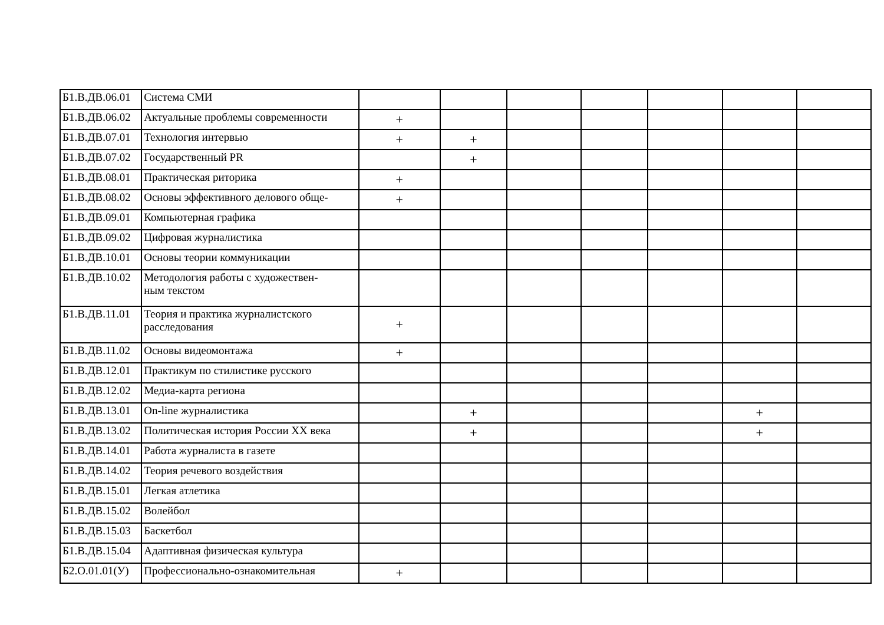| Б1.В.ДВ.06.01 | Система СМИ | | | | | | | |
| Б1.В.ДВ.06.02 | Актуальные проблемы современности | + | | | | | | |
| Б1.В.ДВ.07.01 | Технология интервью | + | + | | | | | |
| Б1.В.ДВ.07.02 | Государственный PR | | + | | | | | |
| Б1.В.ДВ.08.01 | Практическая риторика | + | | | | | | |
| Б1.В.ДВ.08.02 | Основы эффективного делового обще- | + | | | | | | |
| Б1.В.ДВ.09.01 | Компьютерная графика | | | | | | | |
| Б1.В.ДВ.09.02 | Цифровая журналистика | | | | | | | |
| Б1.В.ДВ.10.01 | Основы теории коммуникации | | | | | | | |
| Б1.В.ДВ.10.02 | Методология работы с художествен- ным текстом | | | | | | | |
| Б1.В.ДВ.11.01 | Теория и практика журналистского расследования | + | | | | | | |
| Б1.В.ДВ.11.02 | Основы видеомонтажа | + | | | | | | |
| Б1.В.ДВ.12.01 | Практикум по стилистике русского | | | | | | | |
| Б1.В.ДВ.12.02 | Медиа-карта региона | | | | | | | |
| Б1.В.ДВ.13.01 | On-line журналистика | | + | | | | + | |
| Б1.В.ДВ.13.02 | Политическая история России XX века | | + | | | | + | |
| Б1.В.ДВ.14.01 | Работа журналиста в газете | | | | | | | |
| Б1.В.ДВ.14.02 | Теория речевого воздействия | | | | | | | |
| Б1.В.ДВ.15.01 | Легкая атлетика | | | | | | | |
| Б1.В.ДВ.15.02 | Волейбол | | | | | | | |
| Б1.В.ДВ.15.03 | Баскетбол | | | | | | | |
| Б1.В.ДВ.15.04 | Адаптивная физическая культура | | | | | | | |
| Б2.О.01.01(У) | Профессионально-ознакомительная | + | | | | | | |